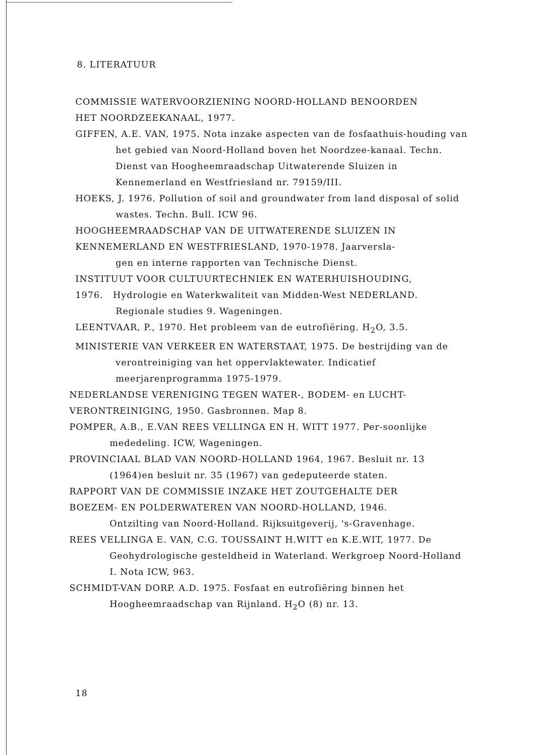8. LITERATUUR
COMMISSIE WATERVOORZIENING NOORD-HOLLAND BENOORDEN
HET NOORDZEEKANAAL, 1977.
GIFFEN, A.E. VAN, 1975. Nota inzake aspecten van de fosfaathuis-houding van het gebied van Noord-Holland boven het Noordzee-kanaal. Techn. Dienst van Hoogheemraadschap Uitwaterende Sluizen in Kennemerland en Westfriesland nr. 79159/III.
HOEKS, J. 1976. Pollution of soil and groundwater from land disposal of solid wastes. Techn. Bull. ICW 96.
HOOGHEEMRAADSCHAP VAN DE UITWATERENDE SLUIZEN IN
KENNEMERLAND EN WESTFRIESLAND, 1970-1978. Jaarversla-
gen en interne rapporten van Technische Dienst.
INSTITUUT VOOR CULTUURTECHNIEK EN WATERHUISHOUDING,
1976. Hydrologie en Waterkwaliteit van Midden-West NEDERLAND. Regionale studies 9. Wageningen.
LEENTVAAR, P., 1970. Het probleem van de eutrofiëring. H<sub>2</sub>O, 3.5.
MINISTERIE VAN VERKEER EN WATERSTAAT, 1975. De bestrijding van de verontreiniging van het oppervlaktewater. Indicatief meerjarenprogramma 1975-1979.
NEDERLANDSE VERENIGING TEGEN WATER-, BODEM- en LUCHT-
VERONTREINIGING, 1950. Gasbronnen. Map 8.
POMPER, A.B., E.VAN REES VELLINGA EN H. WITT 1977. Per-soonlijke mededeling. ICW, Wageningen.
PROVINCIAAL BLAD VAN NOORD-HOLLAND 1964, 1967. Besluit nr. 13 (1964)en besluit nr. 35 (1967) van gedeputeerde staten.
RAPPORT VAN DE COMMISSIE INZAKE HET ZOUTGEHALTE DER
BOEZEM- EN POLDERWATEREN VAN NOORD-HOLLAND, 1946.
Ontzilting van Noord-Holland. Rijksuitgeverij, 's-Gravenhage.
REES VELLINGA E. VAN, C.G. TOUSSAINT H.WITT en K.E.WIT, 1977. De Geohydrologische gesteldheid in Waterland. Werkgroep Noord-Holland I. Nota ICW, 963.
SCHMIDT-VAN DORP. A.D. 1975. Fosfaat en eutrofiëring binnen het Hoogheemraadschap van Rijnland. H<sub>2</sub>O (8) nr. 13.
18